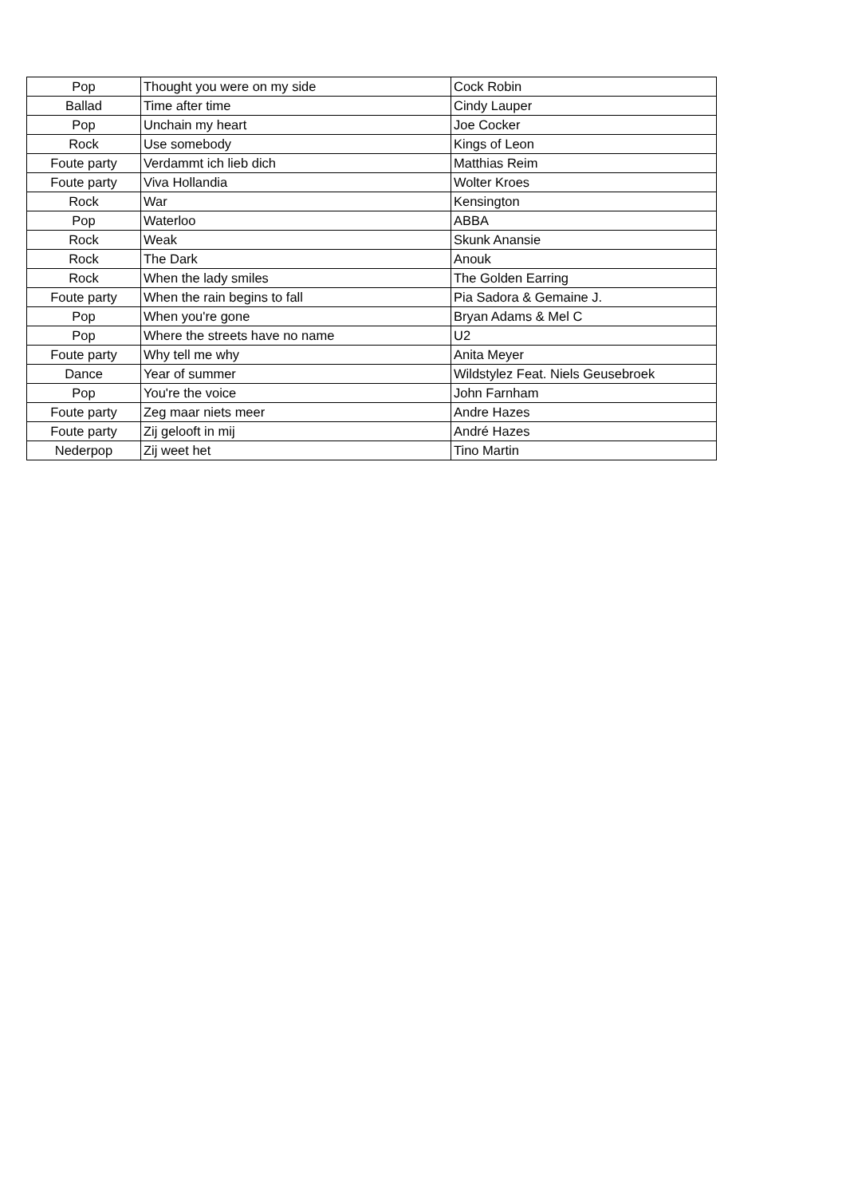| Pop | Thought you were on my side | Cock Robin |
| Ballad | Time after time | Cindy Lauper |
| Pop | Unchain my heart | Joe Cocker |
| Rock | Use somebody | Kings of Leon |
| Foute party | Verdammt ich lieb dich | Matthias Reim |
| Foute party | Viva Hollandia | Wolter Kroes |
| Rock | War | Kensington |
| Pop | Waterloo | ABBA |
| Rock | Weak | Skunk Anansie |
| Rock | The Dark | Anouk |
| Rock | When the lady smiles | The Golden Earring |
| Foute party | When the rain begins to fall | Pia Sadora & Gemaine J. |
| Pop | When you're gone | Bryan Adams & Mel C |
| Pop | Where the streets have no name | U2 |
| Foute party | Why tell me why | Anita Meyer |
| Dance | Year of summer | Wildstylez Feat. Niels Geusebroek |
| Pop | You're the voice | John Farnham |
| Foute party | Zeg maar niets meer | Andre Hazes |
| Foute party | Zij gelooft in mij | André Hazes |
| Nederpop | Zij weet het | Tino Martin |